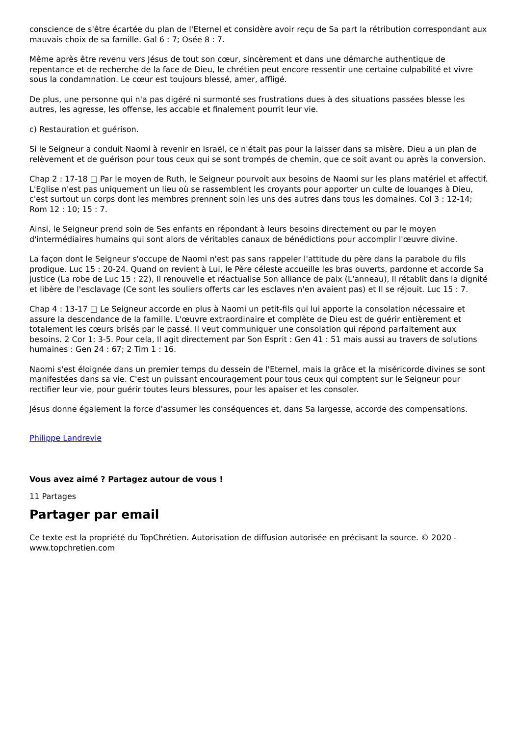conscience de s'être écartée du plan de l'Eternel et considère avoir reçu de Sa part la rétribution correspondant aux mauvais choix de sa famille. Gal 6 : 7; Osée 8 : 7.
Même après être revenu vers Jésus de tout son cœur, sincèrement et dans une démarche authentique de repentance et de recherche de la face de Dieu, le chrétien peut encore ressentir une certaine culpabilité et vivre sous la condamnation. Le cœur est toujours blessé, amer, affligé.
De plus, une personne qui n'a pas digéré ni surmonté ses frustrations dues à des situations passées blesse les autres, les agresse, les offense, les accable et finalement pourrit leur vie.
c) Restauration et guérison.
Si le Seigneur a conduit Naomi à revenir en Israël, ce n'était pas pour la laisser dans sa misère. Dieu a un plan de relèvement et de guérison pour tous ceux qui se sont trompés de chemin, que ce soit avant ou après la conversion.
Chap 2 : 17-18 □ Par le moyen de Ruth, le Seigneur pourvoit aux besoins de Naomi sur les plans matériel et affectif. L'Eglise n'est pas uniquement un lieu où se rassemblent les croyants pour apporter un culte de louanges à Dieu, c'est surtout un corps dont les membres prennent soin les uns des autres dans tous les domaines. Col 3 : 12-14; Rom 12 : 10; 15 : 7.
Ainsi, le Seigneur prend soin de Ses enfants en répondant à leurs besoins directement ou par le moyen d'intermédiaires humains qui sont alors de véritables canaux de bénédictions pour accomplir l'œuvre divine.
La façon dont le Seigneur s'occupe de Naomi n'est pas sans rappeler l'attitude du père dans la parabole du fils prodigue. Luc 15 : 20-24. Quand on revient à Lui, le Père céleste accueille les bras ouverts, pardonne et accorde Sa justice (La robe de Luc 15 : 22), Il renouvelle et réactualise Son alliance de paix (L'anneau), Il rétablit dans la dignité et libère de l'esclavage (Ce sont les souliers offerts car les esclaves n'en avaient pas) et Il se réjouit. Luc 15 : 7.
Chap 4 : 13-17 □ Le Seigneur accorde en plus à Naomi un petit-fils qui lui apporte la consolation nécessaire et assure la descendance de la famille. L'œuvre extraordinaire et complète de Dieu est de guérir entièrement et totalement les cœurs brisés par le passé. Il veut communiquer une consolation qui répond parfaitement aux besoins. 2 Cor 1: 3-5. Pour cela, Il agit directement par Son Esprit : Gen 41 : 51 mais aussi au travers de solutions humaines : Gen 24 : 67; 2 Tim 1 : 16.
Naomi s'est éloignée dans un premier temps du dessein de l'Eternel, mais la grâce et la miséricorde divines se sont manifestées dans sa vie. C'est un puissant encouragement pour tous ceux qui comptent sur le Seigneur pour rectifier leur vie, pour guérir toutes leurs blessures, pour les apaiser et les consoler.
Jésus donne également la force d'assumer les conséquences et, dans Sa largesse, accorde des compensations.
Philippe Landrevie
Vous avez aimé ? Partagez autour de vous !
11 Partages
Partager par email
Ce texte est la propriété du TopChrétien. Autorisation de diffusion autorisée en précisant la source. © 2020 - www.topchretien.com